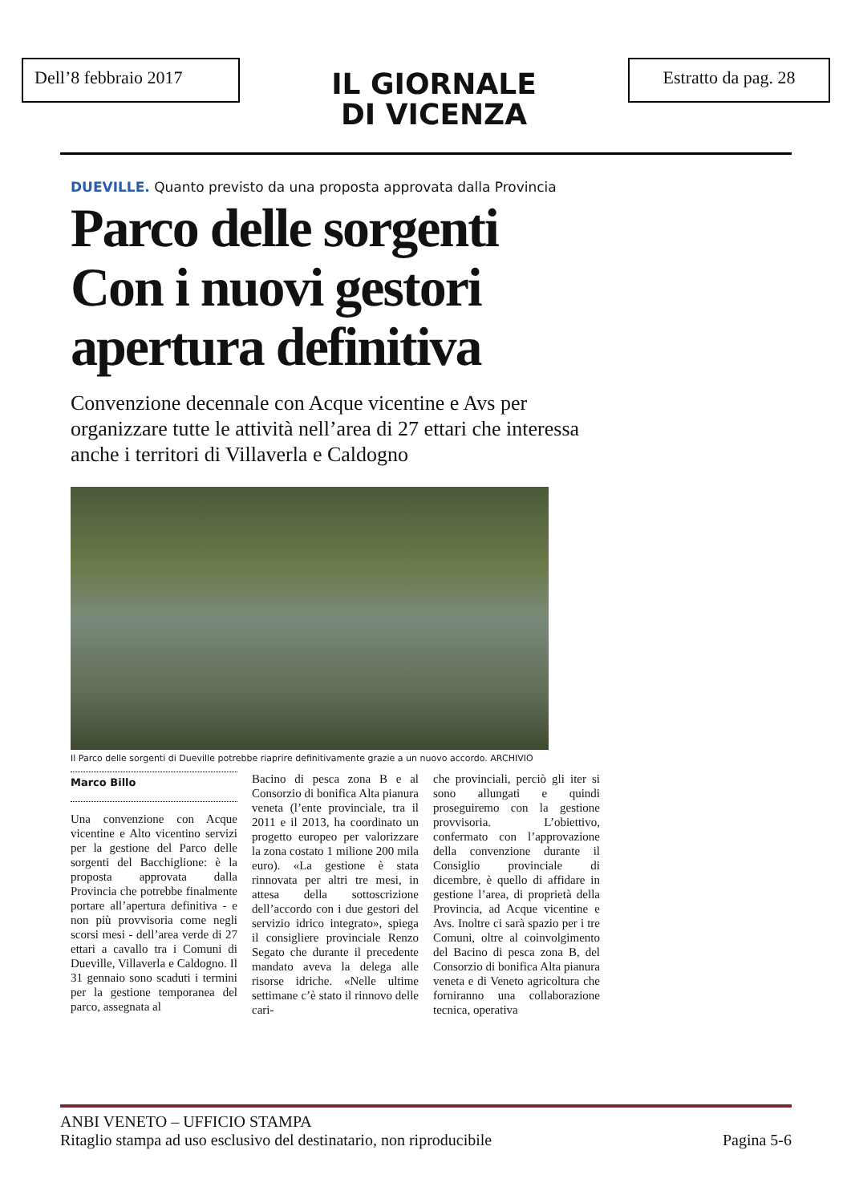Dell’8 febbraio 2017
IL GIORNALE
DI VICENZA
Estratto da pag. 28
DUEVILLE. Quanto previsto da una proposta approvata dalla Provincia
Parco delle sorgenti Con i nuovi gestori apertura definitiva
Convenzione decennale con Acque vicentine e Avs per organizzare tutte le attività nell’area di 27 ettari che interessa anche i territori di Villaverla e Caldogno
Il Parco delle sorgenti di Dueville potrebbe riaprire definitivamente grazie a un nuovo accordo. ARCHIVIO
Marco Billo
Una convenzione con Acque vicentine e Alto vicentino servizi per la gestione del Parco delle sorgenti del Bacchiglione: è la proposta approvata dalla Provincia che potrebbe finalmente portare all’apertura definitiva - e non più provvisoria come negli scorsi mesi - dell’area verde di 27 ettari a cavallo tra i Comuni di Dueville, Villaverla e Caldogno. Il 31 gennaio sono scaduti i termini per la gestione temporanea del parco, assegnata al
Bacino di pesca zona B e al Consorzio di bonifica Alta pianura veneta (l’ente provinciale, tra il 2011 e il 2013, ha coordinato un progetto europeo per valorizzare la zona costato 1 milione 200 mila euro). «La gestione è stata rinnovata per altri tre mesi, in attesa della sottoscrizione dell’accordo con i due gestori del servizio idrico integrato», spiega il consigliere provinciale Renzo Segato che durante il precedente mandato aveva la delega alle risorse idriche. «Nelle ultime settimane c’è stato il rinnovo delle cari-
che provinciali, perciò gli iter si sono allungati e quindi proseguiremo con la gestione provvisoria. L’obiettivo, confermato con l’approvazione della convenzione durante il Consiglio provinciale di dicembre, è quello di affidare in gestione l’area, di proprietà della Provincia, ad Acque vicentine e Avs. Inoltre ci sarà spazio per i tre Comuni, oltre al coinvolgimento del Bacino di pesca zona B, del Consorzio di bonifica Alta pianura veneta e di Veneto agricoltura che forniranno una collaborazione tecnica, operativa
ANBI VENETO – UFFICIO STAMPA
Ritaglio stampa ad uso esclusivo del destinatario, non riproducibile Pagina 5-6